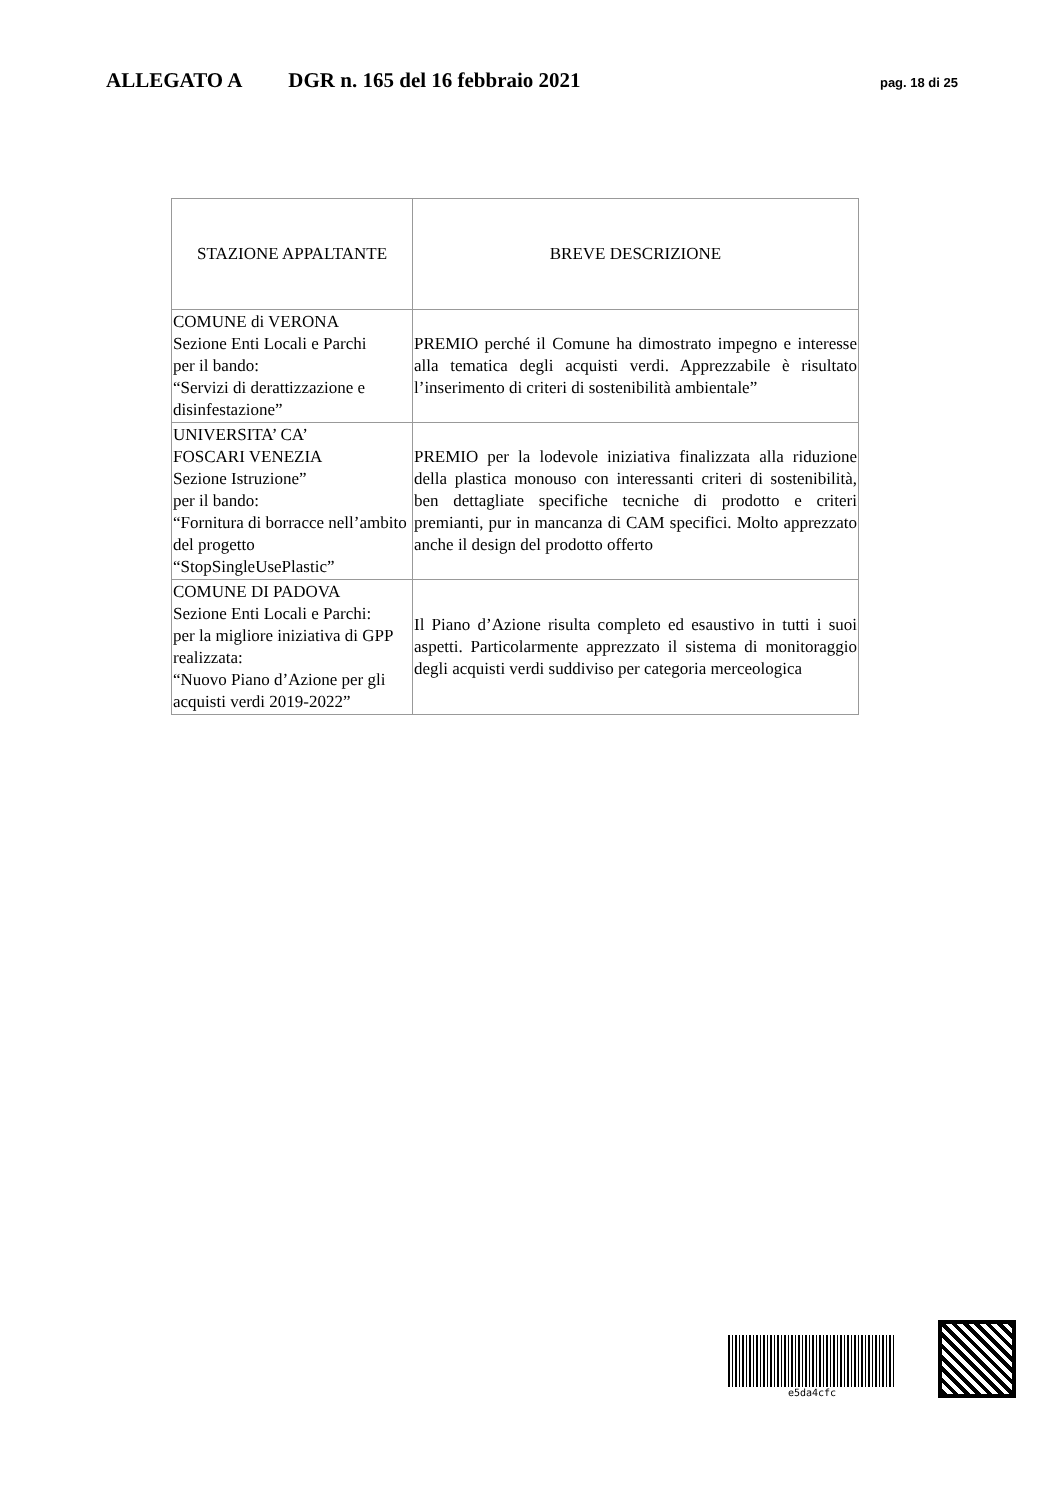ALLEGATO A DGR n. 165 del 16 febbraio 2021 pag. 18 di 25
| STAZIONE APPALTANTE | BREVE DESCRIZIONE |
| --- | --- |
| COMUNE di VERONA Sezione Enti Locali e Parchi per il bando: “Servizi di derattizzazione e disinfestazione” | PREMIO perché il Comune ha dimostrato impegno e interesse alla tematica degli acquisti verdi. Apprezzabile è risultato l’inserimento di criteri di sostenibilità ambientale” |
| UNIVERSITA’ CA’ FOSCARI VENEZIA Sezione Istruzione” per il bando: “Fornitura di borracce nell’ambito del progetto “StopSingleUsePlastic” | PREMIO per la lodevole iniziativa finalizzata alla riduzione della plastica monouso con interessanti criteri di sostenibilità, ben dettagliate specifiche tecniche di prodotto e criteri premianti, pur in mancanza di CAM specifici. Molto apprezzato anche il design del prodotto offerto |
| COMUNE DI PADOVA Sezione Enti Locali e Parchi: per la migliore iniziativa di GPP realizzata: “Nuovo Piano d’Azione per gli acquisti verdi 2019-2022” | Il Piano d’Azione risulta completo ed esaustivo in tutti i suoi aspetti. Particolarmente apprezzato il sistema di monitoraggio degli acquisti verdi suddiviso per categoria merceologica |
e5da4cfc